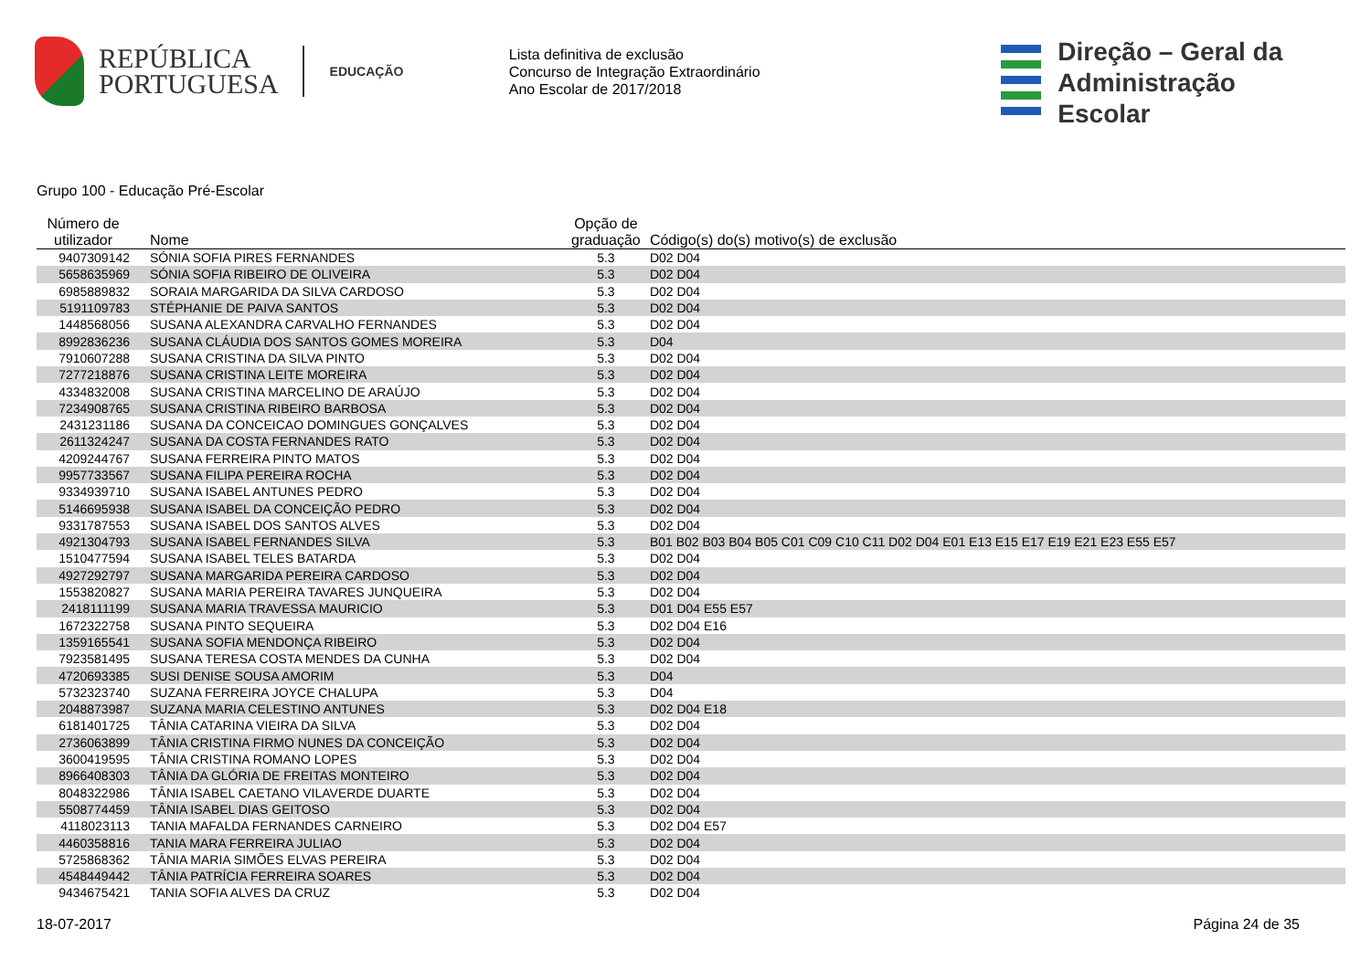REPÚBLICA
PORTUGUESA
EDUCAÇÃO
Lista definitiva de exclusão
Concurso de Integração Extraordinário
Ano Escolar de 2017/2018
Direção – Geral da
Administração Escolar
Grupo 100 - Educação Pré-Escolar
| Número de utilizador | Nome | Opção de graduação | Código(s) do(s) motivo(s) de exclusão |
| --- | --- | --- | --- |
| 9407309142 | SÓNIA SOFIA PIRES FERNANDES | 5.3 | D02 D04 |
| 5658635969 | SÓNIA SOFIA RIBEIRO DE OLIVEIRA | 5.3 | D02 D04 |
| 6985889832 | SORAIA MARGARIDA DA SILVA CARDOSO | 5.3 | D02 D04 |
| 5191109783 | STÉPHANIE DE PAIVA SANTOS | 5.3 | D02 D04 |
| 1448568056 | SUSANA ALEXANDRA CARVALHO FERNANDES | 5.3 | D02 D04 |
| 8992836236 | SUSANA CLÁUDIA DOS SANTOS GOMES MOREIRA | 5.3 | D04 |
| 7910607288 | SUSANA CRISTINA DA SILVA PINTO | 5.3 | D02 D04 |
| 7277218876 | SUSANA CRISTINA LEITE MOREIRA | 5.3 | D02 D04 |
| 4334832008 | SUSANA CRISTINA MARCELINO DE ARAÚJO | 5.3 | D02 D04 |
| 7234908765 | SUSANA CRISTINA RIBEIRO BARBOSA | 5.3 | D02 D04 |
| 2431231186 | SUSANA DA CONCEICAO DOMINGUES GONÇALVES | 5.3 | D02 D04 |
| 2611324247 | SUSANA DA COSTA FERNANDES RATO | 5.3 | D02 D04 |
| 4209244767 | SUSANA FERREIRA PINTO MATOS | 5.3 | D02 D04 |
| 9957733567 | SUSANA FILIPA PEREIRA ROCHA | 5.3 | D02 D04 |
| 9334939710 | SUSANA ISABEL ANTUNES PEDRO | 5.3 | D02 D04 |
| 5146695938 | SUSANA ISABEL DA CONCEIÇÃO PEDRO | 5.3 | D02 D04 |
| 9331787553 | SUSANA ISABEL DOS SANTOS ALVES | 5.3 | D02 D04 |
| 4921304793 | SUSANA ISABEL FERNANDES SILVA | 5.3 | B01 B02 B03 B04 B05 C01 C09 C10 C11 D02 D04 E01 E13 E15 E17 E19 E21 E23 E55 E57 |
| 1510477594 | SUSANA ISABEL TELES BATARDA | 5.3 | D02 D04 |
| 4927292797 | SUSANA MARGARIDA PEREIRA CARDOSO | 5.3 | D02 D04 |
| 1553820827 | SUSANA MARIA PEREIRA TAVARES JUNQUEIRA | 5.3 | D02 D04 |
| 2418111199 | SUSANA MARIA TRAVESSA MAURICIO | 5.3 | D01 D04 E55 E57 |
| 1672322758 | SUSANA PINTO SEQUEIRA | 5.3 | D02 D04 E16 |
| 1359165541 | SUSANA SOFIA MENDONÇA RIBEIRO | 5.3 | D02 D04 |
| 7923581495 | SUSANA TERESA COSTA MENDES DA CUNHA | 5.3 | D02 D04 |
| 4720693385 | SUSI DENISE SOUSA AMORIM | 5.3 | D04 |
| 5732323740 | SUZANA FERREIRA JOYCE CHALUPA | 5.3 | D04 |
| 2048873987 | SUZANA MARIA CELESTINO ANTUNES | 5.3 | D02 D04 E18 |
| 6181401725 | TÂNIA CATARINA VIEIRA DA SILVA | 5.3 | D02 D04 |
| 2736063899 | TÂNIA CRISTINA FIRMO NUNES DA CONCEIÇÃO | 5.3 | D02 D04 |
| 3600419595 | TÂNIA CRISTINA ROMANO LOPES | 5.3 | D02 D04 |
| 8966408303 | TÂNIA DA GLÓRIA DE FREITAS MONTEIRO | 5.3 | D02 D04 |
| 8048322986 | TÂNIA ISABEL CAETANO VILAVERDE DUARTE | 5.3 | D02 D04 |
| 5508774459 | TÂNIA ISABEL DIAS GEITOSO | 5.3 | D02 D04 |
| 4118023113 | TANIA MAFALDA FERNANDES CARNEIRO | 5.3 | D02 D04 E57 |
| 4460358816 | TANIA MARA FERREIRA JULIAO | 5.3 | D02 D04 |
| 5725868362 | TÂNIA MARIA SIMÕES ELVAS PEREIRA | 5.3 | D02 D04 |
| 4548449442 | TÂNIA PATRÍCIA FERREIRA SOARES | 5.3 | D02 D04 |
| 9434675421 | TANIA SOFIA ALVES DA CRUZ | 5.3 | D02 D04 |
18-07-2017 Página 24 de 35